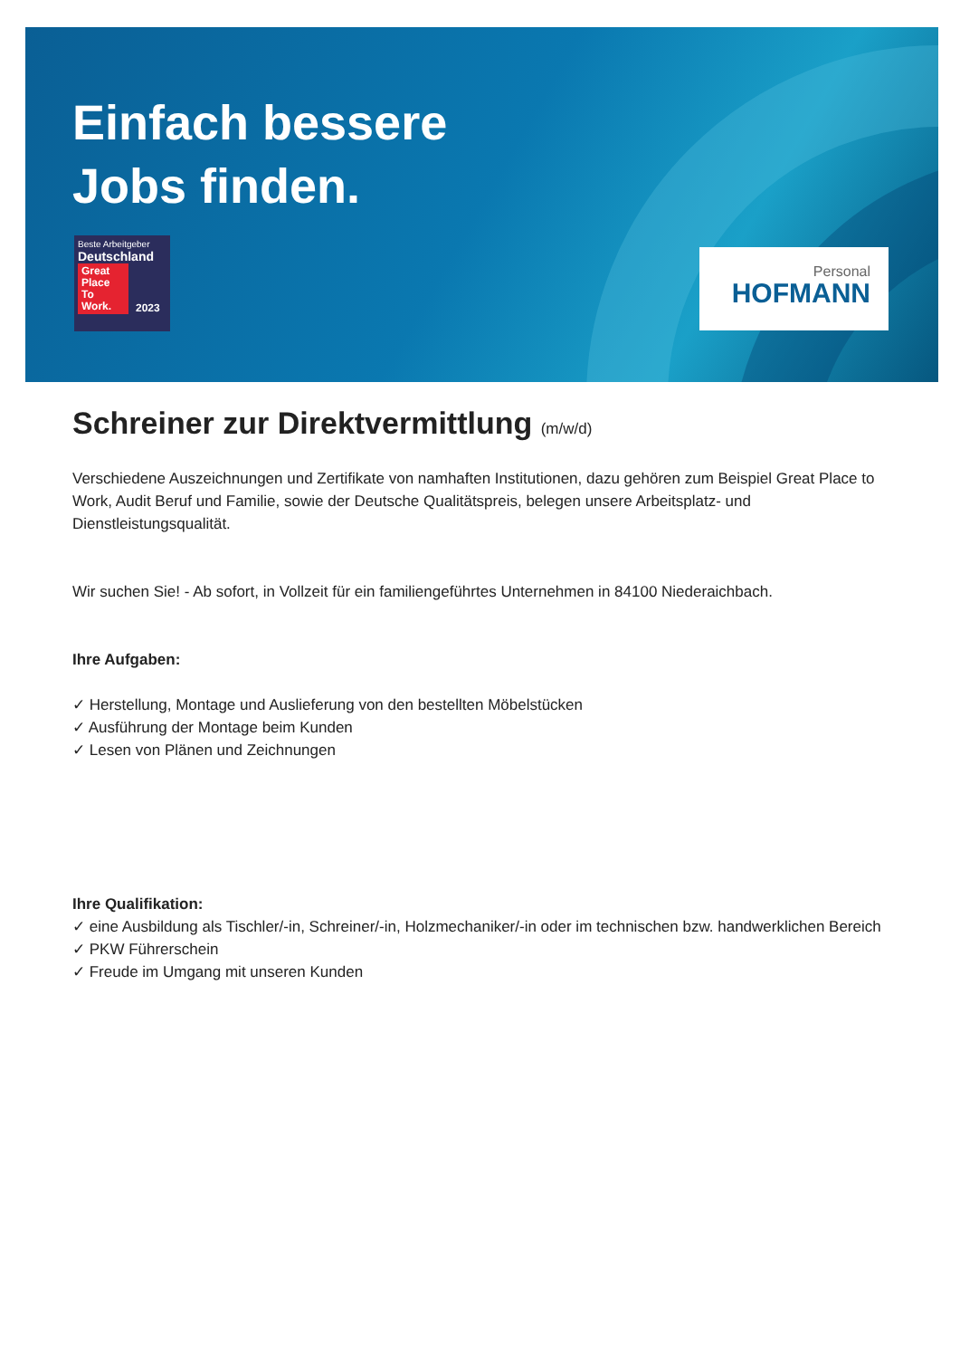Einfach bessere
Jobs finden.
Beste Arbeitgeber
Deutschland
Great Place To Work.
2023
Personal
HOFMANN
Schreiner zur Direktvermittlung (m/w/d)
Verschiedene Auszeichnungen und Zertifikate von namhaften Institutionen, dazu gehören zum Beispiel Great Place to Work, Audit Beruf und Familie, sowie der Deutsche Qualitätspreis, belegen unsere Arbeitsplatz- und Dienstleistungsqualität.
Wir suchen Sie! - Ab sofort, in Vollzeit für ein familiengeführtes Unternehmen in 84100 Niederaichbach.
Ihre Aufgaben:
✓ Herstellung, Montage und Auslieferung von den bestellten Möbelstücken
✓ Ausführung der Montage beim Kunden
✓ Lesen von Plänen und Zeichnungen
Ihre Qualifikation:
✓ eine Ausbildung als Tischler/-in, Schreiner/-in, Holzmechaniker/-in oder im technischen bzw. handwerklichen Bereich
✓ PKW Führerschein
✓ Freude im Umgang mit unseren Kunden